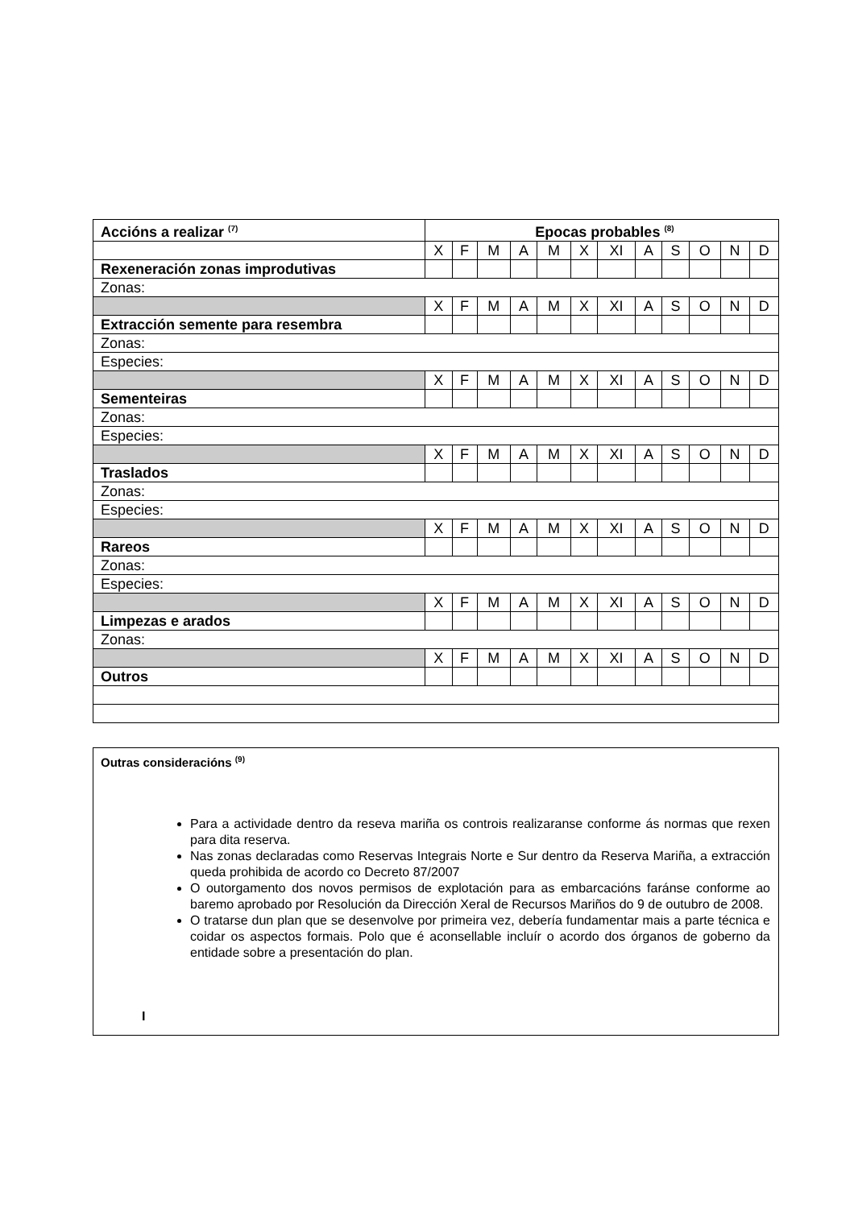| Accións a realizar <sup>(7)</sup> | Epocas probables <sup>(8)</sup> | | | | | | | | | | | |
| --- | --- | --- | --- | --- | --- | --- | --- | --- | --- | --- | --- | --- |
| | X | F | M | A | M | X | XI | A | S | O | N | D |
| Rexeneración zonas improdutivas | | | | | | | | | | | | |
| Zonas: | | | | | | | | | | | | |
| | X | F | M | A | M | X | XI | A | S | O | N | D |
| Extracción semente para resembra | | | | | | | | | | | | |
| Zonas: | | | | | | | | | | | | |
| Especies: | | | | | | | | | | | | |
| | X | F | M | A | M | X | XI | A | S | O | N | D |
| Sementeiras | | | | | | | | | | | | |
| Zonas: | | | | | | | | | | | | |
| Especies: | | | | | | | | | | | | |
| | X | F | M | A | M | X | XI | A | S | O | N | D |
| Traslados | | | | | | | | | | | | |
| Zonas: | | | | | | | | | | | | |
| Especies: | | | | | | | | | | | | |
| | X | F | M | A | M | X | XI | A | S | O | N | D |
| Rareos | | | | | | | | | | | | |
| Zonas: | | | | | | | | | | | | |
| Especies: | | | | | | | | | | | | |
| | X | F | M | A | M | X | XI | A | S | O | N | D |
| Limpezas e arados | | | | | | | | | | | | |
| Zonas: | | | | | | | | | | | | |
| | X | F | M | A | M | X | XI | A | S | O | N | D |
| Outros | | | | | | | | | | | | |
Outras consideracións <sup>(9)</sup>
Para a actividade dentro da reseva mariña os controis realizaranse conforme ás normas que rexen para dita reserva.
Nas zonas declaradas como Reservas Integrais Norte e Sur dentro da Reserva Mariña, a extracción queda prohibida de acordo co Decreto 87/2007
O outorgamento dos novos permisos de explotación para as embarcacións faránse conforme ao baremo aprobado por Resolución da Dirección Xeral de Recursos Mariños do 9 de outubro de 2008.
O tratarse dun plan que se desenvolve por primeira vez, debería fundamentar mais a parte técnica e coidar os aspectos formais. Polo que é aconsellable incluír o acordo dos órganos de goberno da entidade sobre a presentación do plan.
I